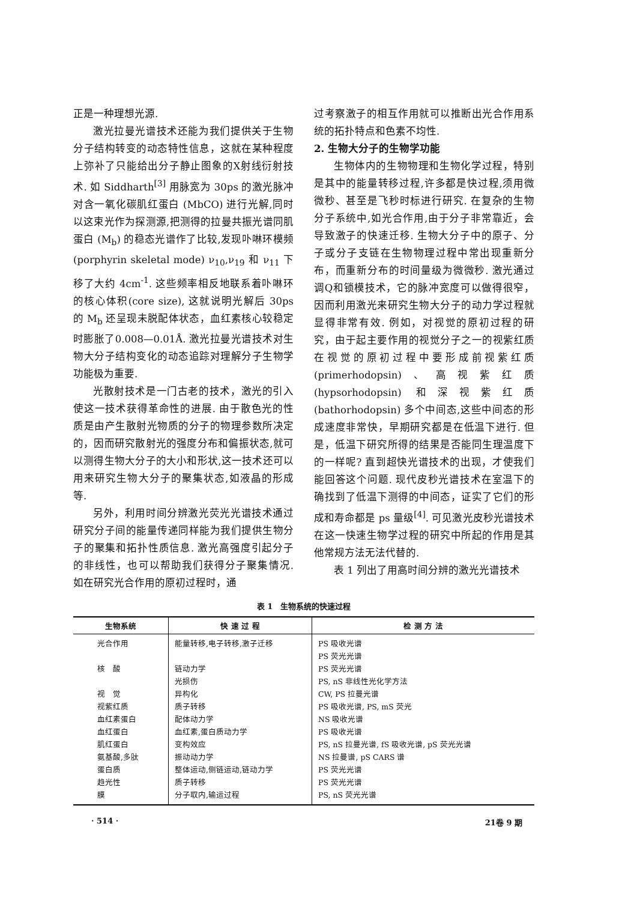正是一种理想光源.
激光拉曼光谱技术还能为我们提供关于生物分子结构转变的动态特性信息，这就在某种程度上弥补了只能给出分子静止图象的X射线衍射技术. 如 Siddharth<sup>[3]</sup> 用脉宽为 30ps 的激光脉冲对含一氧化碳肌红蛋白 (MbCO) 进行光解,同时以这束光作为探测源,把测得的拉曼共振光谱同肌蛋白 (M<sub>b</sub>) 的稳态光谱作了比较,发现卟啉环模频(porphyrin skeletal mode) ν<sub>10</sub>,ν<sub>19</sub> 和 ν<sub>11</sub> 下移了大约 4cm<sup>-1</sup>. 这些频率相反地联系着卟啉环的核心体积(core size), 这就说明光解后 30ps 的 M<sub>b</sub> 还呈现未脱配体状态，血红素核心较稳定时膨胀了0.008—0.01Å. 激光拉曼光谱技术对生物大分子结构变化的动态追踪对理解分子生物学功能极为重要.
光散射技术是一门古老的技术，激光的引入使这一技术获得革命性的进展. 由于散色光的性质是由产生散射光物质的分子的物理参数所决定的，因而研究散射光的强度分布和偏振状态,就可以测得生物大分子的大小和形状,这一技术还可以用来研究生物大分子的聚集状态,如液晶的形成等.
另外，利用时间分辨激光荧光光谱技术通过研究分子间的能量传递同样能为我们提供生物分子的聚集和拓扑性质信息. 激光高强度引起分子的非线性，也可以帮助我们获得分子聚集情况. 如在研究光合作用的原初过程时，通
过考察激子的相互作用就可以推断出光合作用系统的拓扑特点和色素不均性.
2. 生物大分子的生物学功能
生物体内的生物物理和生物化学过程，特别是其中的能量转移过程,许多都是快过程,须用微微秒、甚至是飞秒时标进行研究. 在复杂的生物分子系统中,如光合作用,由于分子非常靠近，会导致激子的快速迁移. 生物大分子中的原子、分子或分子支链在生物物理过程中常出现重新分布，而重新分布的时间量级为微微秒. 激光通过调Q和锁模技术，它的脉冲宽度可以做得很窄，因而利用激光来研究生物大分子的动力学过程就显得非常有效. 例如，对视觉的原初过程的研究，由于起主要作用的视觉分子之一的视紫红质在视觉的原初过程中要形成前视紫红质 (primerhodopsin)、高视紫红质 (hypsorhodopsin) 和深视紫红质 (bathorhodopsin) 多个中间态,这些中间态的形成速度非常快，早期研究都是在低温下进行. 但是，低温下研究所得的结果是否能同生理温度下的一样呢? 直到超快光谱技术的出现，才使我们能回答这个问题. 现代皮秒光谱技术在室温下的确找到了低温下测得的中间态，证实了它们的形成和寿命都是 ps 量级<sup>[4]</sup>. 可见激光皮秒光谱技术在这一快速生物学过程的研究中所起的作用是其他常规方法无法代替的.
表 1 列出了用高时间分辨的激光光谱技术
表 1　生物系统的快速过程
| 生物系统 | 快 速 过 程 | 检 测 方 法 |
| --- | --- | --- |
| 光合作用 | 能量转移,电子转移,激子迁移 | PS 吸收光谱 |
| | | PS 荧光光谱 |
| 核 酸 | 链动力学 | PS 荧光光谱 |
| | 光损伤 | PS, nS 非线性光化学方法 |
| 视 觉 | 异构化 | CW, PS 拉曼光谱 |
| 视紫红质 | 质子转移 | PS 吸收光谱, PS, mS 荧光 |
| 血红素蛋白 | 配体动力学 | NS 吸收光谱 |
| 血红蛋白 | 血红素,蛋白质动力学 | PS 吸收光谱 |
| 肌红蛋白 | 变构效应 | PS, nS 拉曼光谱, fS 吸收光谱, pS 荧光光谱 |
| 氨基酸,多肽 | 振动动力学 | NS 拉曼谱, pS CARS 谱 |
| 蛋白质 | 整体运动,侧链运动,链动力学 | PS 荧光光谱 |
| 趋光性 | 质子转移 | PS 荧光光谱 |
| 膜 | 分子取内,输运过程 | PS, nS 荧光光谱 |
· 514 · 21卷 9 期